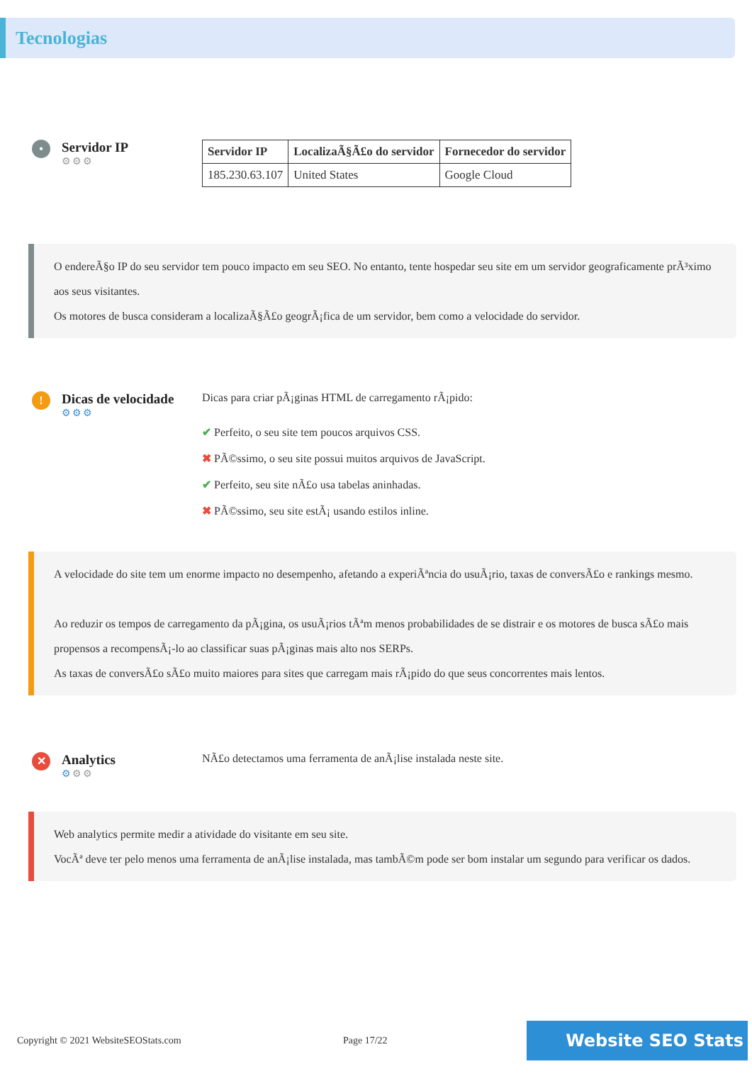Tecnologias
•
Servidor IP
⚙⚙⚙
| Servidor IP | LocalizaÃ§Ã£o do servidor | Fornecedor do servidor |
| --- | --- | --- |
| 185.230.63.107 | United States | Google Cloud |
O endereÃ§o IP do seu servidor tem pouco impacto em seu SEO. No entanto, tente hospedar seu site em um servidor geograficamente prÃ³ximo aos seus visitantes.
Os motores de busca consideram a localizaÃ§Ã£o geogrÃ¡fica de um servidor, bem como a velocidade do servidor.
!
Dicas de velocidade
⚙⚙⚙
Dicas para criar pÃ¡ginas HTML de carregamento rÃ¡pido:
✔ Perfeito, o seu site tem poucos arquivos CSS.
✖ PÃ©ssimo, o seu site possui muitos arquivos de JavaScript.
✔ Perfeito, seu site nÃ£o usa tabelas aninhadas.
✖ PÃ©ssimo, seu site estÃ¡ usando estilos inline.
A velocidade do site tem um enorme impacto no desempenho, afetando a experiÃªncia do usuÃ¡rio, taxas de conversÃ£o e rankings mesmo.
Ao reduzir os tempos de carregamento da pÃ¡gina, os usuÃ¡rios tÃªm menos probabilidades de se distrair e os motores de busca sÃ£o mais propensos a recompensÃ¡-lo ao classificar suas pÃ¡ginas mais alto nos SERPs.
As taxas de conversÃ£o sÃ£o muito maiores para sites que carregam mais rÃ¡pido do que seus concorrentes mais lentos.
✕
Analytics
⚙⚙⚙
NÃ£o detectamos uma ferramenta de anÃ¡lise instalada neste site.
Web analytics permite medir a atividade do visitante em seu site.
VocÃª deve ter pelo menos uma ferramenta de anÃ¡lise instalada, mas tambÃ©m pode ser bom instalar um segundo para verificar os dados.
Copyright © 2021 WebsiteSEOStats.com Page 17/22
Website SEO Stats